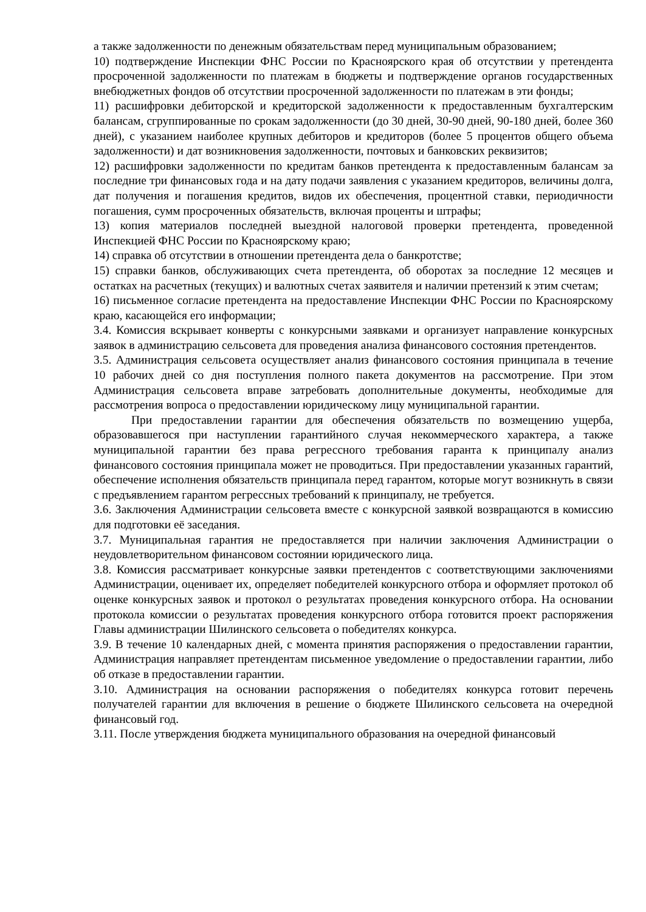а также задолженности по денежным обязательствам перед муниципальным образованием;
10) подтверждение Инспекции ФНС России по Красноярского края об отсутствии у претендента просроченной задолженности по платежам в бюджеты и подтверждение органов государственных внебюджетных фондов об отсутствии просроченной задолженности по платежам в эти фонды;
11) расшифровки дебиторской и кредиторской задолженности к предоставленным бухгалтерским балансам, сгруппированные по срокам задолженности (до 30 дней, 30-90 дней, 90-180 дней, более 360 дней), с указанием наиболее крупных дебиторов и кредиторов (более 5 процентов общего объема задолженности) и дат возникновения задолженности, почтовых и банковских реквизитов;
12) расшифровки задолженности по кредитам банков претендента к предоставленным балансам за последние три финансовых года и на дату подачи заявления с указанием кредиторов, величины долга, дат получения и погашения кредитов, видов их обеспечения, процентной ставки, периодичности погашения, сумм просроченных обязательств, включая проценты и штрафы;
13) копия материалов последней выездной налоговой проверки претендента, проведенной Инспекцией ФНС России по Красноярскому краю;
14) справка об отсутствии в отношении претендента дела о банкротстве;
15) справки банков, обслуживающих счета претендента, об оборотах за последние 12 месяцев и остатках на расчетных (текущих) и валютных счетах заявителя и наличии претензий к этим счетам;
16) письменное согласие претендента на предоставление Инспекции ФНС России по Красноярскому краю, касающейся его информации;
3.4. Комиссия вскрывает конверты с конкурсными заявками и организует направление конкурсных заявок в администрацию сельсовета для проведения анализа финансового состояния претендентов.
3.5. Администрация сельсовета осуществляет анализ финансового состояния принципала в течение 10 рабочих дней со дня поступления полного пакета документов на рассмотрение. При этом Администрация сельсовета вправе затребовать дополнительные документы, необходимые для рассмотрения вопроса о предоставлении юридическому лицу муниципальной гарантии.
При предоставлении гарантии для обеспечения обязательств по возмещению ущерба, образовавшегося при наступлении гарантийного случая некоммерческого характера, а также муниципальной гарантии без права регрессного требования гаранта к принципалу анализ финансового состояния принципала может не проводиться. При предоставлении указанных гарантий, обеспечение исполнения обязательств принципала перед гарантом, которые могут возникнуть в связи с предъявлением гарантом регрессных требований к принципалу, не требуется.
3.6. Заключения Администрации сельсовета вместе с конкурсной заявкой возвращаются в комиссию для подготовки её заседания.
3.7. Муниципальная гарантия не предоставляется при наличии заключения Администрации о неудовлетворительном финансовом состоянии юридического лица.
3.8. Комиссия рассматривает конкурсные заявки претендентов с соответствующими заключениями Администрации, оценивает их, определяет победителей конкурсного отбора и оформляет протокол об оценке конкурсных заявок и протокол о результатах проведения конкурсного отбора. На основании протокола комиссии о результатах проведения конкурсного отбора готовится проект распоряжения Главы администрации Шилинского сельсовета о победителях конкурса.
3.9. В течение 10 календарных дней, с момента принятия распоряжения о предоставлении гарантии, Администрация направляет претендентам письменное уведомление о предоставлении гарантии, либо об отказе в предоставлении гарантии.
3.10. Администрация на основании распоряжения о победителях конкурса готовит перечень получателей гарантии для включения в решение о бюджете Шилинского сельсовета на очередной финансовый год.
3.11. После утверждения бюджета муниципального образования на очередной финансовый